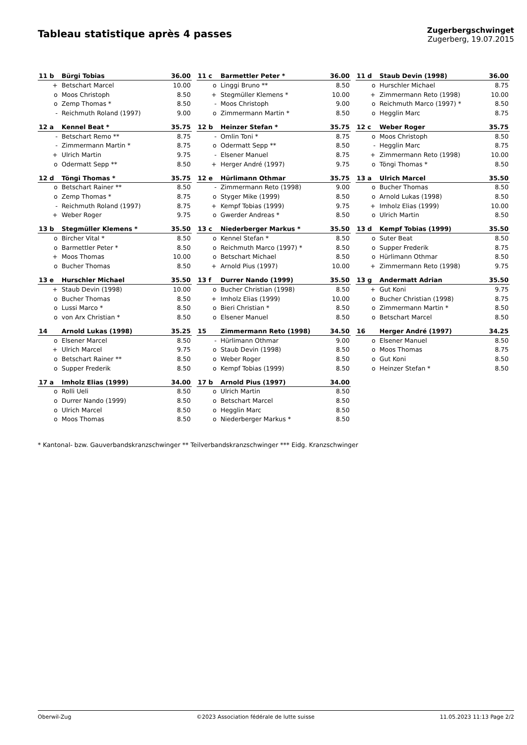Tableau statistique après 4 passes
Zugerbergschwinget
Zugerberg, 19.07.2015
| 11 b | Bürgi Tobias | 36.00 |
| --- | --- | --- |
| + | Betschart Marcel | 10.00 |
| o | Moos Christoph | 8.50 |
| o | Zemp Thomas * | 8.50 |
| - | Reichmuth Roland (1997) | 9.00 |
| 11 c | Barmettler Peter * | 36.00 |
| --- | --- | --- |
| o | Linggi Bruno ** | 8.50 |
| + | Stegmüller Klemens * | 10.00 |
| - | Moos Christoph | 9.00 |
| o | Zimmermann Martin * | 8.50 |
| 11 d | Staub Devin (1998) | 36.00 |
| --- | --- | --- |
| o | Hurschler Michael | 8.75 |
| + | Zimmermann Reto (1998) | 10.00 |
| o | Reichmuth Marco (1997) * | 8.50 |
| o | Hegglin Marc | 8.75 |
| 12 a | Kennel Beat * | 35.75 |
| --- | --- | --- |
| - | Betschart Remo ** | 8.75 |
| - | Zimmermann Martin * | 8.75 |
| + | Ulrich Martin | 9.75 |
| o | Odermatt Sepp ** | 8.50 |
| 12 b | Heinzer Stefan * | 35.75 |
| --- | --- | --- |
| - | Omlin Toni * | 8.75 |
| o | Odermatt Sepp ** | 8.50 |
| - | Elsener Manuel | 8.75 |
| + | Herger André (1997) | 9.75 |
| 12 c | Weber Roger | 35.75 |
| --- | --- | --- |
| o | Moos Christoph | 8.50 |
| - | Hegglin Marc | 8.75 |
| + | Zimmermann Reto (1998) | 10.00 |
| o | Töngi Thomas * | 8.50 |
| 12 d | Töngi Thomas * | 35.75 |
| --- | --- | --- |
| o | Betschart Rainer ** | 8.50 |
| o | Zemp Thomas * | 8.75 |
| - | Reichmuth Roland (1997) | 8.75 |
| + | Weber Roger | 9.75 |
| 12 e | Hürlimann Othmar | 35.75 |
| --- | --- | --- |
| - | Zimmermann Reto (1998) | 9.00 |
| o | Styger Mike (1999) | 8.50 |
| + | Kempf Tobias (1999) | 9.75 |
| o | Gwerder Andreas * | 8.50 |
| 13 a | Ulrich Marcel | 35.50 |
| --- | --- | --- |
| o | Bucher Thomas | 8.50 |
| o | Arnold Lukas (1998) | 8.50 |
| + | Imholz Elias (1999) | 10.00 |
| o | Ulrich Martin | 8.50 |
| 13 b | Stegmüller Klemens * | 35.50 |
| --- | --- | --- |
| o | Bircher Vital * | 8.50 |
| o | Barmettler Peter * | 8.50 |
| + | Moos Thomas | 10.00 |
| o | Bucher Thomas | 8.50 |
| 13 c | Niederberger Markus * | 35.50 |
| --- | --- | --- |
| o | Kennel Stefan * | 8.50 |
| o | Reichmuth Marco (1997) * | 8.50 |
| o | Betschart Michael | 8.50 |
| + | Arnold Pius (1997) | 10.00 |
| 13 d | Kempf Tobias (1999) | 35.50 |
| --- | --- | --- |
| o | Suter Beat | 8.50 |
| o | Supper Frederik | 8.75 |
| o | Hürlimann Othmar | 8.50 |
| + | Zimmermann Reto (1998) | 9.75 |
| 13 e | Hurschler Michael | 35.50 |
| --- | --- | --- |
| + | Staub Devin (1998) | 10.00 |
| o | Bucher Thomas | 8.50 |
| o | Lussi Marco * | 8.50 |
| o | von Arx Christian * | 8.50 |
| 13 f | Durrer Nando (1999) | 35.50 |
| --- | --- | --- |
| o | Bucher Christian (1998) | 8.50 |
| + | Imholz Elias (1999) | 10.00 |
| o | Bieri Christian * | 8.50 |
| o | Elsener Manuel | 8.50 |
| 13 g | Andermatt Adrian | 35.50 |
| --- | --- | --- |
| + | Gut Koni | 9.75 |
| o | Bucher Christian (1998) | 8.75 |
| o | Zimmermann Martin * | 8.50 |
| o | Betschart Marcel | 8.50 |
| 14 | Arnold Lukas (1998) | 35.25 |
| --- | --- | --- |
| o | Elsener Marcel | 8.50 |
| + | Ulrich Marcel | 9.75 |
| o | Betschart Rainer ** | 8.50 |
| o | Supper Frederik | 8.50 |
| 15 | Zimmermann Reto (1998) | 34.50 |
| --- | --- | --- |
| - | Hürlimann Othmar | 9.00 |
| o | Staub Devin (1998) | 8.50 |
| o | Weber Roger | 8.50 |
| o | Kempf Tobias (1999) | 8.50 |
| 16 | Herger André (1997) | 34.25 |
| --- | --- | --- |
| o | Elsener Manuel | 8.50 |
| o | Moos Thomas | 8.75 |
| o | Gut Koni | 8.50 |
| o | Heinzer Stefan * | 8.50 |
| 17 a | Imholz Elias (1999) | 34.00 |
| --- | --- | --- |
| o | Rolli Ueli | 8.50 |
| o | Durrer Nando (1999) | 8.50 |
| o | Ulrich Marcel | 8.50 |
| o | Moos Thomas | 8.50 |
| 17 b | Arnold Pius (1997) | 34.00 |
| --- | --- | --- |
| o | Ulrich Martin | 8.50 |
| o | Betschart Marcel | 8.50 |
| o | Hegglin Marc | 8.50 |
| o | Niederberger Markus * | 8.50 |
* Kantonal- bzw. Gauverbandskranzschwinger ** Teilverbandskranzschwinger *** Eidg. Kranzschwinger
Oberwil-Zug ©2023 Association fédérale de lutte suisse 11.05.2023 11:13 Page 2/2